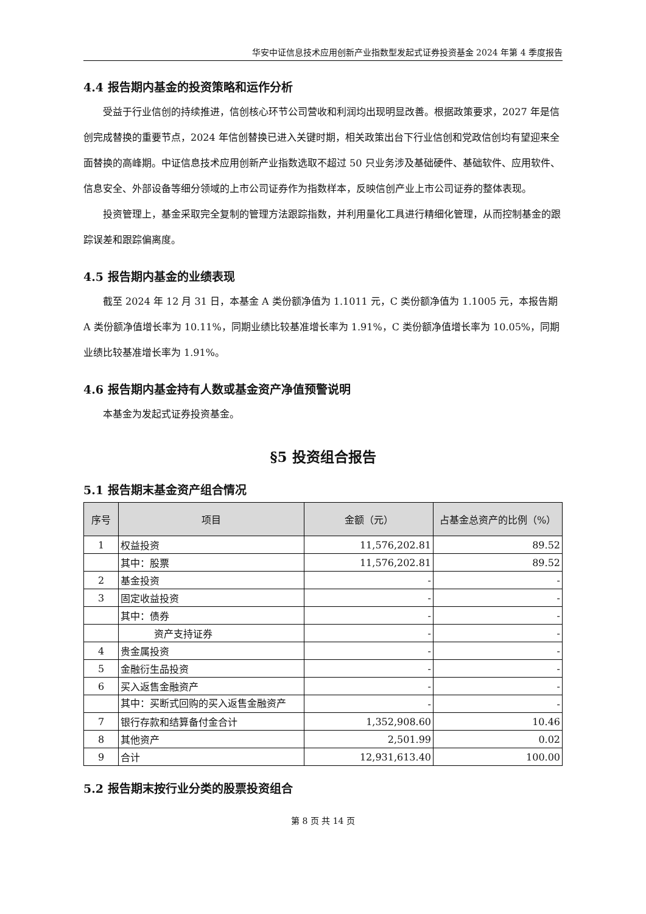华安中证信息技术应用创新产业指数型发起式证券投资基金 2024 年第 4 季度报告
4.4 报告期内基金的投资策略和运作分析
受益于行业信创的持续推进，信创核心环节公司营收和利润均出现明显改善。根据政策要求，2027 年是信创完成替换的重要节点，2024 年信创替换已进入关键时期，相关政策出台下行业信创和党政信创均有望迎来全面替换的高峰期。中证信息技术应用创新产业指数选取不超过 50 只业务涉及基础硬件、基础软件、应用软件、信息安全、外部设备等细分领域的上市公司证券作为指数样本，反映信创产业上市公司证券的整体表现。
投资管理上，基金采取完全复制的管理方法跟踪指数，并利用量化工具进行精细化管理，从而控制基金的跟踪误差和跟踪偏离度。
4.5 报告期内基金的业绩表现
截至 2024 年 12 月 31 日，本基金 A 类份额净值为 1.1011 元，C 类份额净值为 1.1005 元，本报告期 A 类份额净值增长率为 10.11%，同期业绩比较基准增长率为 1.91%，C 类份额净值增长率为 10.05%，同期业绩比较基准增长率为 1.91%。
4.6 报告期内基金持有人数或基金资产净值预警说明
本基金为发起式证券投资基金。
§5 投资组合报告
5.1 报告期末基金资产组合情况
| 序号 | 项目 | 金额（元） | 占基金总资产的比例（%） |
| --- | --- | --- | --- |
| 1 | 权益投资 | 11,576,202.81 | 89.52 |
| | 其中：股票 | 11,576,202.81 | 89.52 |
| 2 | 基金投资 | - | - |
| 3 | 固定收益投资 | - | - |
| | 其中：债券 | - | - |
| | 资产支持证券 | - | - |
| 4 | 贵金属投资 | - | - |
| 5 | 金融衍生品投资 | - | - |
| 6 | 买入返售金融资产 | - | - |
| | 其中：买断式回购的买入返售金融资产 | - | - |
| 7 | 银行存款和结算备付金合计 | 1,352,908.60 | 10.46 |
| 8 | 其他资产 | 2,501.99 | 0.02 |
| 9 | 合计 | 12,931,613.40 | 100.00 |
5.2 报告期末按行业分类的股票投资组合
第 8 页 共 14 页